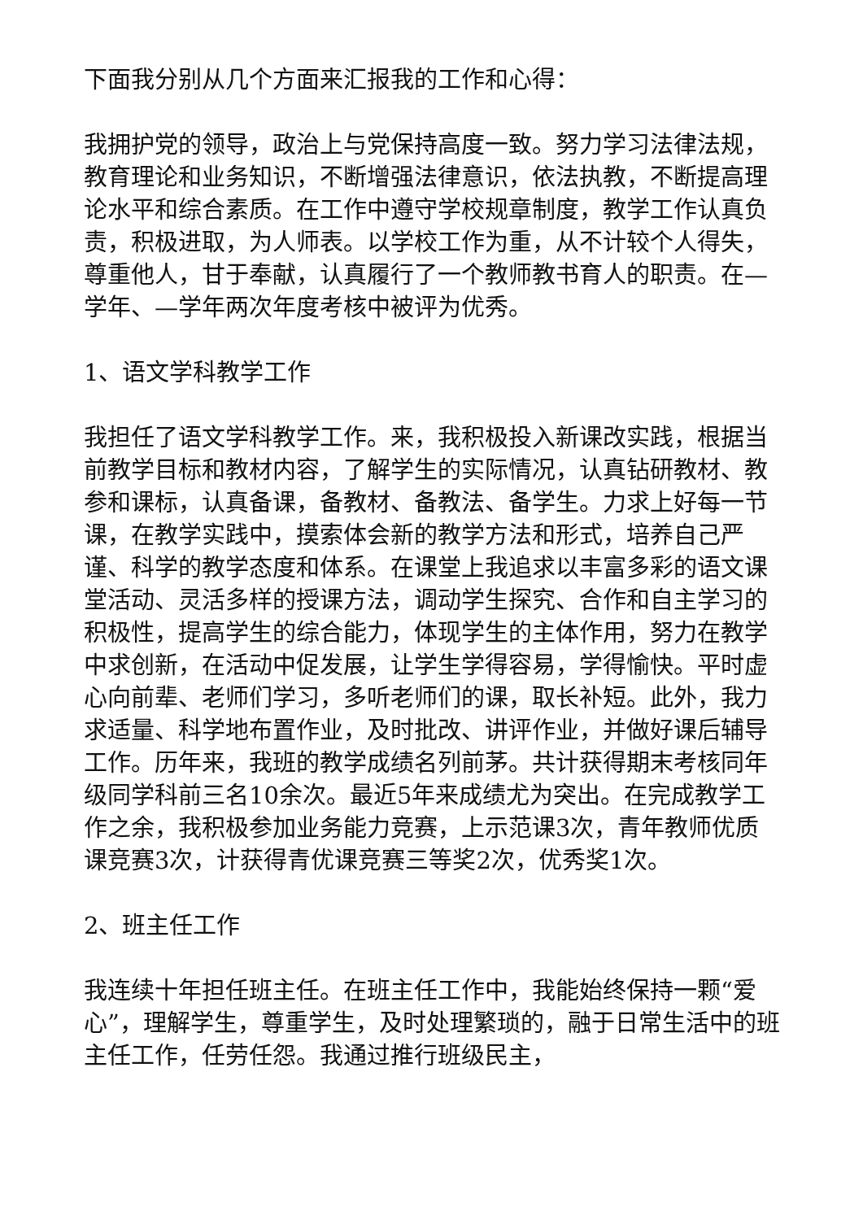下面我分别从几个方面来汇报我的工作和心得：
我拥护党的领导，政治上与党保持高度一致。努力学习法律法规，教育理论和业务知识，不断增强法律意识，依法执教，不断提高理论水平和综合素质。在工作中遵守学校规章制度，教学工作认真负责，积极进取，为人师表。以学校工作为重，从不计较个人得失，尊重他人，甘于奉献，认真履行了一个教师教书育人的职责。在—学年、—学年两次年度考核中被评为优秀。
1、语文学科教学工作
我担任了语文学科教学工作。来，我积极投入新课改实践，根据当前教学目标和教材内容，了解学生的实际情况，认真钻研教材、教参和课标，认真备课，备教材、备教法、备学生。力求上好每一节课，在教学实践中，摸索体会新的教学方法和形式，培养自己严谨、科学的教学态度和体系。在课堂上我追求以丰富多彩的语文课堂活动、灵活多样的授课方法，调动学生探究、合作和自主学习的积极性，提高学生的综合能力，体现学生的主体作用，努力在教学中求创新，在活动中促发展，让学生学得容易，学得愉快。平时虚心向前辈、老师们学习，多听老师们的课，取长补短。此外，我力求适量、科学地布置作业，及时批改、讲评作业，并做好课后辅导工作。历年来，我班的教学成绩名列前茅。共计获得期末考核同年级同学科前三名10余次。最近5年来成绩尤为突出。在完成教学工作之余，我积极参加业务能力竞赛，上示范课3次，青年教师优质课竞赛3次，计获得青优课竞赛三等奖2次，优秀奖1次。
2、班主任工作
我连续十年担任班主任。在班主任工作中，我能始终保持一颗“爱心”，理解学生，尊重学生，及时处理繁琐的，融于日常生活中的班主任工作，任劳任怨。我通过推行班级民主，